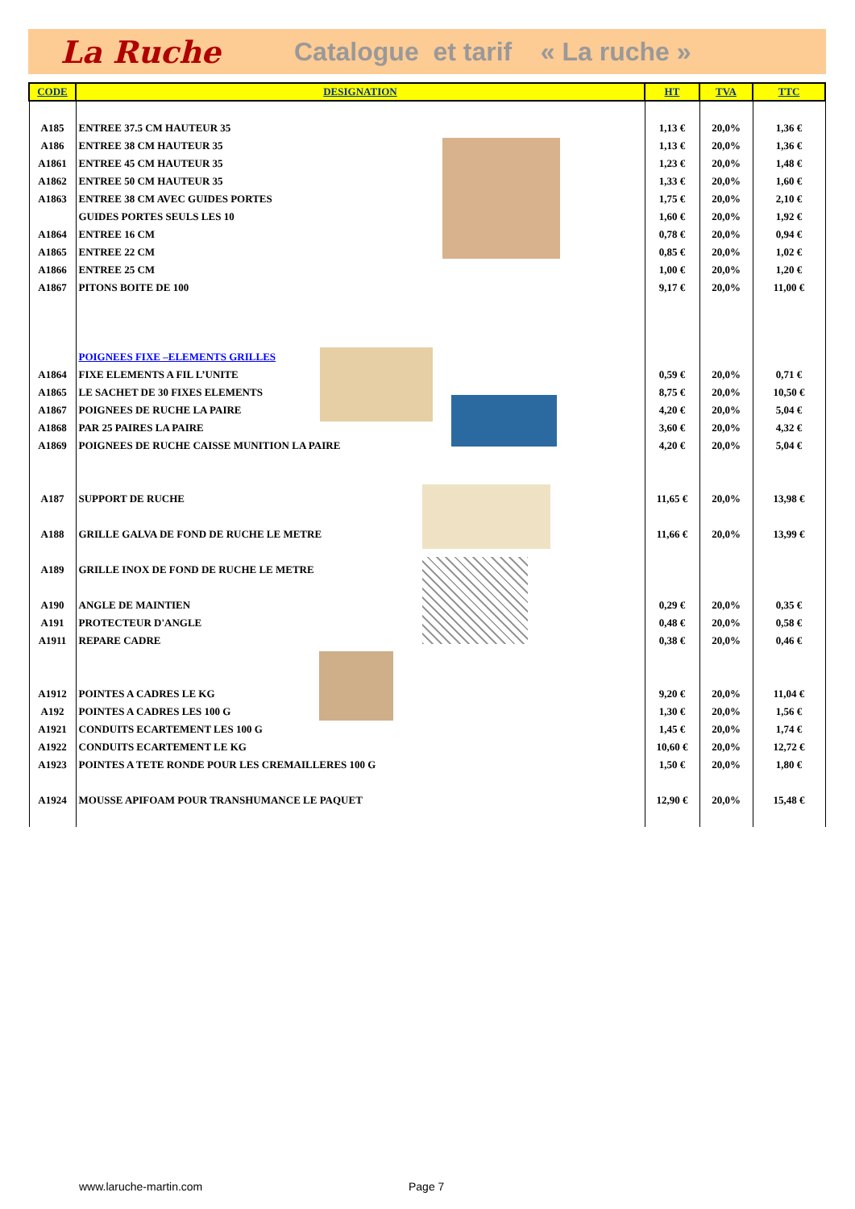La Ruche
Catalogue et tarif « La ruche »
| CODE | DESIGNATION | HT | TVA | TTC |
| --- | --- | --- | --- | --- |
| A185 | ENTREE 37.5 CM HAUTEUR 35 | 1,13 € | 20,0% | 1,36 € |
| A186 | ENTREE 38 CM HAUTEUR 35 | 1,13 € | 20,0% | 1,36 € |
| A1861 | ENTREE 45 CM HAUTEUR 35 | 1,23 € | 20,0% | 1,48 € |
| A1862 | ENTREE 50 CM HAUTEUR 35 | 1,33 € | 20,0% | 1,60 € |
| A1863 | ENTREE 38 CM AVEC GUIDES PORTES | 1,75 € | 20,0% | 2,10 € |
| | GUIDES PORTES SEULS LES 10 | 1,60 € | 20,0% | 1,92 € |
| A1864 | ENTREE 16 CM | 0,78 € | 20,0% | 0,94 € |
| A1865 | ENTREE 22 CM | 0,85 € | 20,0% | 1,02 € |
| A1866 | ENTREE 25 CM | 1,00 € | 20,0% | 1,20 € |
| A1867 | PITONS BOITE DE 100 | 9,17 € | 20,0% | 11,00 € |
| | POIGNEES FIXE –ELEMENTS GRILLES | | | |
| A1864 | FIXE ELEMENTS A FIL L’UNITE | 0,59 € | 20,0% | 0,71 € |
| A1865 | LE SACHET DE 30 FIXES ELEMENTS | 8,75 € | 20,0% | 10,50 € |
| A1867 | POIGNEES DE RUCHE LA PAIRE | 4,20 € | 20,0% | 5,04 € |
| A1868 | PAR 25 PAIRES LA PAIRE | 3,60 € | 20,0% | 4,32 € |
| A1869 | POIGNEES DE RUCHE CAISSE MUNITION LA PAIRE | 4,20 € | 20,0% | 5,04 € |
| A187 | SUPPORT DE RUCHE | 11,65 € | 20,0% | 13,98 € |
| A188 | GRILLE GALVA DE FOND DE RUCHE LE METRE | 11,66 € | 20,0% | 13,99 € |
| A189 | GRILLE INOX DE FOND DE RUCHE LE METRE | | | |
| A190 | ANGLE DE MAINTIEN | 0,29 € | 20,0% | 0,35 € |
| A191 | PROTECTEUR D'ANGLE | 0,48 € | 20,0% | 0,58 € |
| A1911 | REPARE CADRE | 0,38 € | 20,0% | 0,46 € |
| A1912 | POINTES A CADRES LE KG | 9,20 € | 20,0% | 11,04 € |
| A192 | POINTES A CADRES LES 100 G | 1,30 € | 20,0% | 1,56 € |
| A1921 | CONDUITS ECARTEMENT LES 100 G | 1,45 € | 20,0% | 1,74 € |
| A1922 | CONDUITS ECARTEMENT LE KG | 10,60 € | 20,0% | 12,72 € |
| A1923 | POINTES A TETE RONDE POUR LES CREMAILLERES 100 G | 1,50 € | 20,0% | 1,80 € |
| A1924 | MOUSSE APIFOAM POUR TRANSHUMANCE LE PAQUET | 12,90 € | 20,0% | 15,48 € |
www.laruche-martin.com Page 7